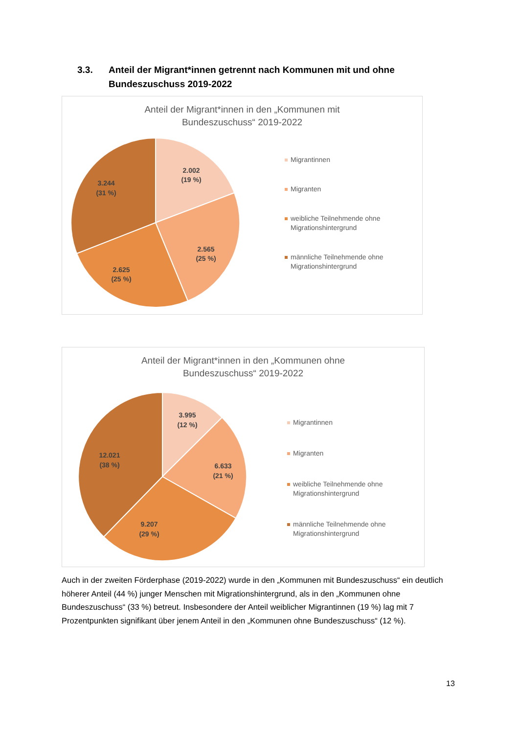3.3. Anteil der Migrant*innen getrennt nach Kommunen mit und ohne
Bundeszuschuss 2019-2022
Anteil der Migrant*innen in den „Kommunen mit
Bundeszuschuss“ 2019-2022
2.002
(19 %)
2.565
(25 %)
2.625
(25 %)
3.244
(31 %)
Migrantinnen
Migranten
weibliche Teilnehmende ohne
Migrationshintergrund
männliche Teilnehmende ohne
Migrationshintergrund
Anteil der Migrant*innen in den „Kommunen ohne
Bundeszuschuss“ 2019-2022
3.995
(12 %)
6.633
(21 %)
9.207
(29 %)
12.021
(38 %)
Migrantinnen
Migranten
weibliche Teilnehmende ohne
Migrationshintergrund
männliche Teilnehmende ohne
Migrationshintergrund
Auch in der zweiten Förderphase (2019-2022) wurde in den „Kommunen mit Bundeszuschuss“ ein deutlich höherer Anteil (44 %) junger Menschen mit Migrationshintergrund, als in den „Kommunen ohne Bundeszuschuss“ (33 %) betreut. Insbesondere der Anteil weiblicher Migrantinnen (19 %) lag mit 7 Prozentpunkten signifikant über jenem Anteil in den „Kommunen ohne Bundeszuschuss“ (12 %).
13